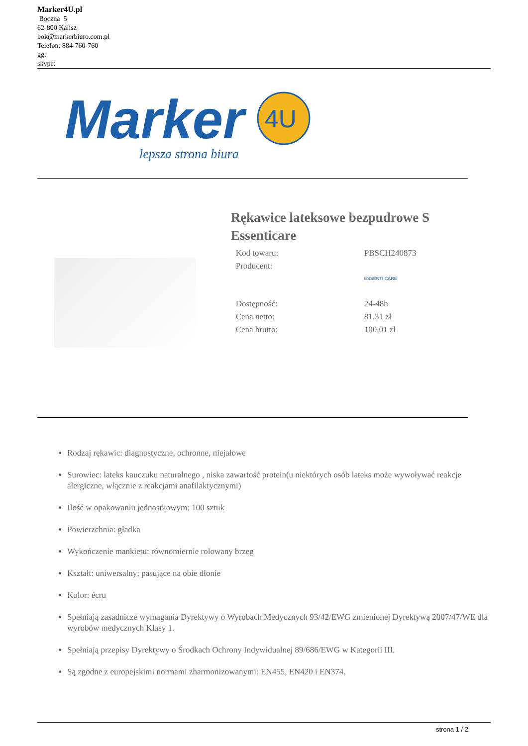Marker4U.pl
Boczna 5
62-800 Kalisz
bok@markerbiuro.com.pl
Telefon: 884-760-760
gg:
skype:
Marker
4U
lepsza strona biura
Rękawice lateksowe bezpudrowe S Essenticare
| Kod towaru: | PBSCH240873 |
| Producent: | ESSENTI CARE |
| Dostępność: | 24-48h |
| Cena netto: | 81.31 zł |
| Cena brutto: | 100.01 zł |
Rodzaj rękawic: diagnostyczne, ochronne, niejałowe
Surowiec: lateks kauczuku naturalnego , niska zawartość protein(u niektórych osób lateks może wywoływać reakcje alergiczne, włącznie z reakcjami anafilaktycznymi)
Ilość w opakowaniu jednostkowym: 100 sztuk
Powierzchnia: gładka
Wykończenie mankietu: równomiernie rolowany brzeg
Kształt: uniwersalny; pasujące na obie dłonie
Kolor: écru
Spełniają zasadnicze wymagania Dyrektywy o Wyrobach Medycznych 93/42/EWG zmienionej Dyrektywą 2007/47/WE dla wyrobów medycznych Klasy 1.
Spełniają przepisy Dyrektywy o Środkach Ochrony Indywidualnej 89/686/EWG w Kategorii III.
Są zgodne z europejskimi normami zharmonizowanymi: EN455, EN420 i EN374.
strona 1 / 2